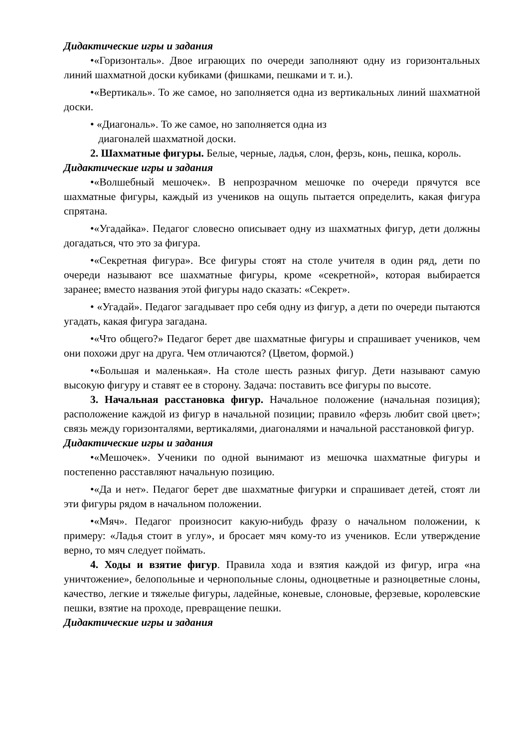Дидактические игры и задания
•«Горизонталь». Двое играющих по очереди заполняют одну из горизонтальных линий шахматной доски кубиками (фишками, пешками и т. и.).
•«Вертикаль». То же самое, но заполняется одна из вертикальных линий шахматной доски.
• «Диагональ». То же самое, но заполняется одна из
диагоналей шахматной доски.
2. Шахматные фигуры. Белые, черные, ладья, слон, ферзь, конь, пешка, король.
Дидактические игры и задания
•«Волшебный мешочек». В непрозрачном мешочке по очереди прячутся все шахматные фигуры, каждый из учеников на ощупь пытается определить, какая фигура спрятана.
•«Угадайка». Педагог словесно описывает одну из шахматных фигур, дети должны догадаться, что это за фигура.
•«Секретная фигура». Все фигуры стоят на столе учителя в один ряд, дети по очереди называют все шахматные фигуры, кроме «секретной», которая выбирается заранее; вместо названия этой фигуры надо сказать: «Секрет».
• «Угадай». Педагог загадывает про себя одну из фигур, а дети по очереди пытаются угадать, какая фигура загадана.
•«Что общего?» Педагог берет две шахматные фигуры и спрашивает учеников, чем они похожи друг на друга. Чем отличаются? (Цветом, формой.)
•«Большая и маленькая». На столе шесть разных фигур. Дети называют самую высокую фигуру и ставят ее в сторону. Задача: поставить все фигуры по высоте.
3. Начальная расстановка фигур. Начальное положение (начальная позиция); расположение каждой из фигур в начальной позиции; правило «ферзь любит свой цвет»; связь между горизонталями, вертикалями, диагоналями и начальной расстановкой фигур.
Дидактические игры и задания
•«Мешочек». Ученики по одной вынимают из мешочка шахматные фигуры и постепенно расставляют начальную позицию.
•«Да и нет». Педагог берет две шахматные фигурки и спрашивает детей, стоят ли эти фигуры рядом в начальном положении.
•«Мяч». Педагог произносит какую-нибудь фразу о начальном положении, к примеру: «Ладья стоит в углу», и бросает мяч кому-то из учеников. Если утверждение верно, то мяч следует поймать.
4. Ходы и взятие фигур. Правила хода и взятия каждой из фигур, игра «на уничтожение», белопольные и чернопольные слоны, одноцветные и разноцветные слоны, качество, легкие и тяжелые фигуры, ладейные, коневые, слоновые, ферзевые, королевские пешки, взятие на проходе, превращение пешки.
Дидактические игры и задания